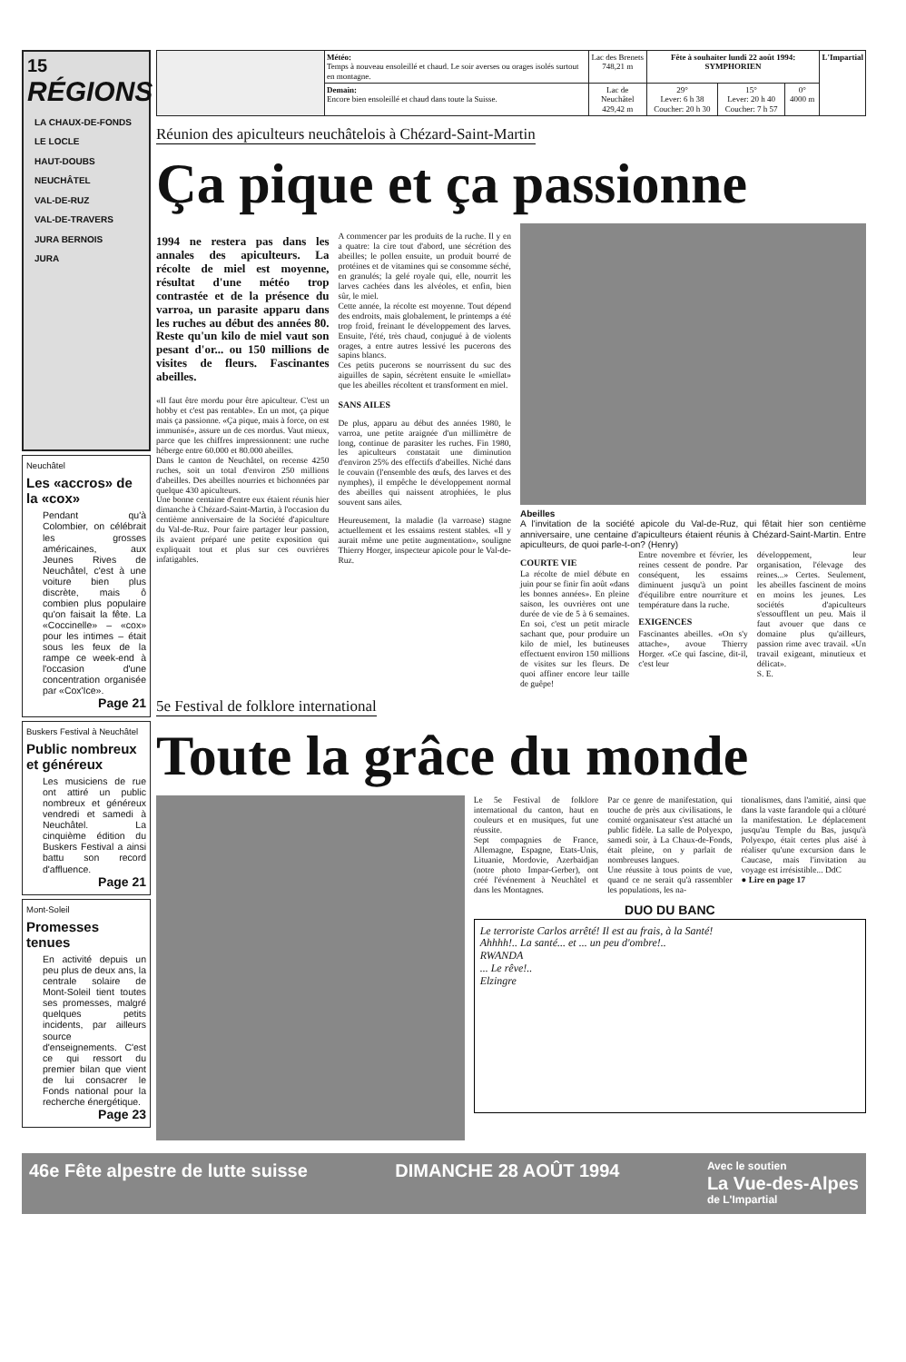15
RÉGIONS
LA CHAUX-DE-FONDS
LE LOCLE
HAUT-DOUBS
NEUCHÂTEL
VAL-DE-RUZ
VAL-DE-TRAVERS
JURA BERNOIS
JURA
Neuchâtel
Les «accros» de la «cox»
Pendant qu'à Colombier, on célébrait les grosses américaines, aux Jeunes Rives de Neuchâtel, c'est à une voiture bien plus discrète, mais ô combien plus populaire qu'on faisait la fête. La «Coccinelle» – «cox» pour les intimes – était sous les feux de la rampe ce week-end à l'occasion d'une concentration organisée par «Cox'Ice».
Page 21
Buskers Festival à Neuchâtel
Public nombreux et généreux
Les musiciens de rue ont attiré un public nombreux et généreux vendredi et samedi à Neuchâtel. La cinquième édition du Buskers Festival a ainsi battu son record d'affluence.
Page 21
Mont-Soleil
Promesses tenues
En activité depuis un peu plus de deux ans, la centrale solaire de Mont-Soleil tient toutes ses promesses, malgré quelques petits incidents, par ailleurs source d'enseignements. C'est ce qui ressort du premier bilan que vient de lui consacrer le Fonds national pour la recherche énergétique.
Page 23
| | Météo: Temps à nouveau ensoleillé et chaud. Le soir averses ou orages isolés surtout en montagne. | Lac des Brenets 748,21 m | Fête à souhaiter lundi 22 août 1994: SYMPHORIEN | | | L'Impartial |
| | Demain: Encore bien ensoleillé et chaud dans toute la Suisse. | Lac de Neuchâtel 429,42 m | 29° Lever: 6 h 38 Coucher: 20 h 30 | 15° Lever: 20 h 40 Coucher: 7 h 57 | 0° 4000 m | |
Réunion des apiculteurs neuchâtelois à Chézard-Saint-Martin
Ça pique et ça passionne
1994 ne restera pas dans les annales des apiculteurs. La récolte de miel est moyenne, résultat d'une météo trop contrastée et de la présence du varroa, un parasite apparu dans les ruches au début des années 80. Reste qu'un kilo de miel vaut son pesant d'or... ou 150 millions de visites de fleurs. Fascinantes abeilles.
«Il faut être mordu pour être apiculteur. C'est un hobby et c'est pas rentable». En un mot, ça pique mais ça passionne. «Ça pique, mais à force, on est immunisé», assure un de ces mordus. Vaut mieux, parce que les chiffres impressionnent: une ruche héberge entre 60.000 et 80.000 abeilles.
Dans le canton de Neuchâtel, on recense 4250 ruches, soit un total d'environ 250 millions d'abeilles. Des abeilles nourries et bichonnées par quelque 430 apiculteurs.
Une bonne centaine d'entre eux étaient réunis hier dimanche à Chézard-Saint-Martin, à l'occasion du centième anniversaire de la Société d'apiculture du Val-de-Ruz. Pour faire partager leur passion, ils avaient préparé une petite exposition qui expliquait tout et plus sur ces ouvrières infatigables.
A commencer par les produits de la ruche. Il y en a quatre: la cire tout d'abord, une sécrétion des abeilles; le pollen ensuite, un produit bourré de protéines et de vitamines qui se consomme séché, en granulés; la gelé royale qui, elle, nourrit les larves cachées dans les alvéoles, et enfin, bien sûr, le miel.
Cette année, la récolte est moyenne. Tout dépend des endroits, mais globalement, le printemps a été trop froid, freinant le développement des larves. Ensuite, l'été, très chaud, conjugué à de violents orages, a entre autres lessivé les pucerons des sapins blancs.
Ces petits pucerons se nourrissent du suc des aiguilles de sapin, sécrètent ensuite le «miellat» que les abeilles récoltent et transforment en miel.
SANS AILES
De plus, apparu au début des années 1980, le varroa, une petite araignée d'un millimètre de long, continue de parasiter les ruches. Fin 1980, les apiculteurs constatait une diminution d'environ 25% des effectifs d'abeilles. Niché dans le couvain (l'ensemble des œufs, des larves et des nymphes), il empêche le développement normal des abeilles qui naissent atrophiées, le plus souvent sans ailes.
Heureusement, la maladie (la varroase) stagne actuellement et les essaims restent stables. «Il y aurait même une petite augmentation», souligne Thierry Horger, inspecteur apicole pour le Val-de-Ruz.
Abeilles
A l'invitation de la société apicole du Val-de-Ruz, qui fêtait hier son centième anniversaire, une centaine d'apiculteurs étaient réunis à Chézard-Saint-Martin. Entre apiculteurs, de quoi parle-t-on? (Henry)
COURTE VIE
La récolte de miel débute en juin pour se finir fin août «dans les bonnes années». En pleine saison, les ouvrières ont une durée de vie de 5 à 6 semaines. En soi, c'est un petit miracle sachant que, pour produire un kilo de miel, les butineuses effectuent environ 150 millions de visites sur les fleurs. De quoi affiner encore leur taille de guêpe!
Entre novembre et février, les reines cessent de pondre. Par conséquent, les essaims diminuent jusqu'à un point d'équilibre entre nourriture et température dans la ruche.
EXIGENCES
Fascinantes abeilles. «On s'y attache», avoue Thierry Horger. «Ce qui fascine, dit-il, c'est leur
développement, leur organisation, l'élevage des reines...» Certes. Seulement, les abeilles fascinent de moins en moins les jeunes. Les sociétés d'apiculteurs s'essoufflent un peu. Mais il faut avouer que dans ce domaine plus qu'ailleurs, passion rime avec travail. «Un travail exigeant, minutieux et délicat».
S. E.
5e Festival de folklore international
Toute la grâce du monde
Le 5e Festival de folklore international du canton, haut en couleurs et en musiques, fut une réussite.
Sept compagnies de France, Allemagne, Espagne, Etats-Unis, Lituanie, Mordovie, Azerbaidjan (notre photo Impar-Gerber), ont créé l'événement à Neuchâtel et dans les Montagnes.
Par ce genre de manifestation, qui touche de près aux civilisations, le comité organisateur s'est attaché un public fidèle. La salle de Polyexpo, samedi soir, à La Chaux-de-Fonds, était pleine, on y parlait de nombreuses langues.
Une réussite à tous points de vue, quand ce ne serait qu'à rassembler les populations, les na-
tionalismes, dans l'amitié, ainsi que dans la vaste farandole qui a clôturé la manifestation. Le déplacement jusqu'au Temple du Bas, jusqu'à Polyexpo, était certes plus aisé à réaliser qu'une excursion dans le Caucase, mais l'invitation au voyage est irrésistible... DdC
● Lire en page 17
DUO DU BANC
Le terroriste Carlos arrêté! Il est au frais, à la Santé!
Ahhhh!.. La santé... et ... un peu d'ombre!..
RWANDA
... Le rêve!..
Elzingre
46e Fête alpestre de lutte suisse DIMANCHE 28 AOÛT 1994 Avec le soutien
La Vue-des-Alpes
de L'Impartial